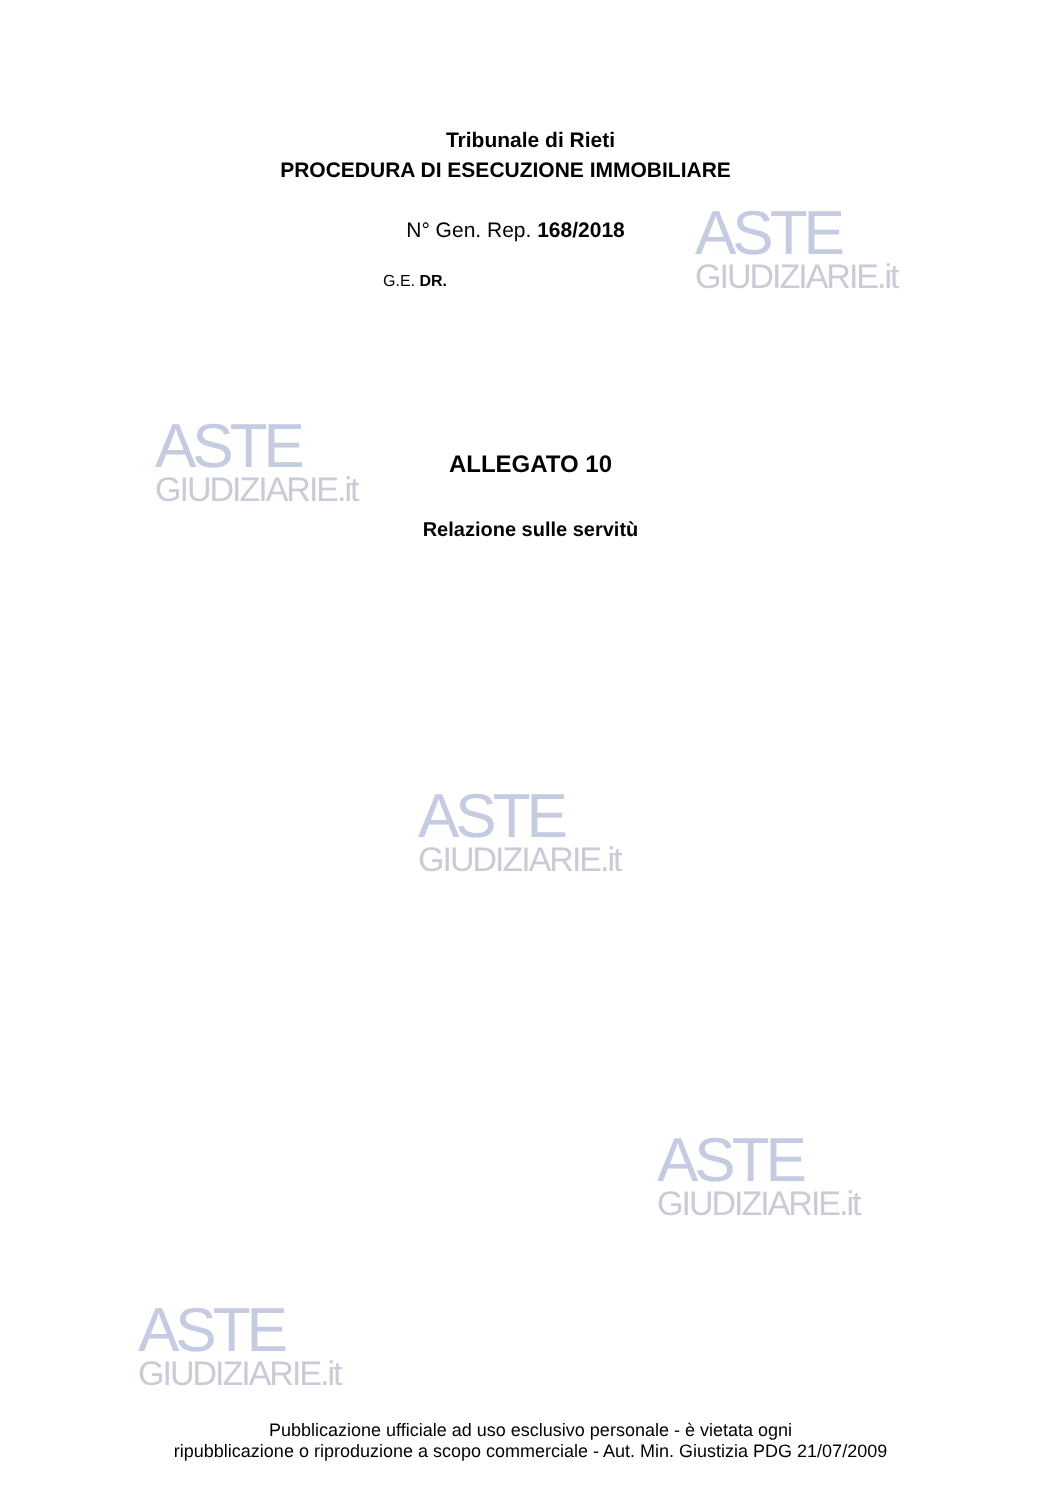ASTE
GIUDIZIARIE.it
ASTE
GIUDIZIARIE.it
ASTE
GIUDIZIARIE.it
ASTE
GIUDIZIARIE.it
ASTE
GIUDIZIARIE.it
Tribunale di Rieti
PROCEDURA DI ESECUZIONE IMMOBILIARE
N° Gen. Rep. 168/2018
G.E. DR.
ALLEGATO 10
Relazione sulle servitù
Pubblicazione ufficiale ad uso esclusivo personale - è vietata ogni
ripubblicazione o riproduzione a scopo commerciale - Aut. Min. Giustizia PDG 21/07/2009